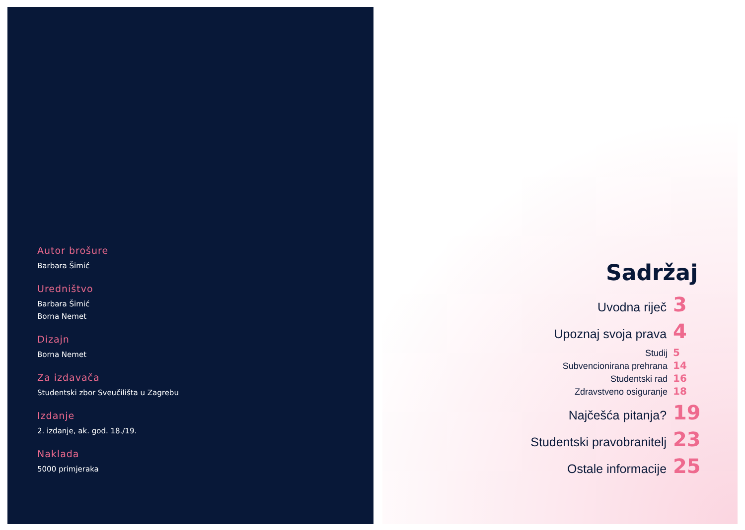Autor brošure
Barbara Šimić
Uredništvo
Barbara Šimić
Borna Nemet
Dizajn
Borna Nemet
Za izdavača
Studentski zbor Sveučilišta u Zagrebu
Izdanje
2. izdanje, ak. god. 18./19.
Naklada
5000 primjeraka
Sadržaj
Uvodna riječ 3
Upoznaj svoja prava 4
Studij 5
Subvencionirana prehrana 14
Studentski rad 16
Zdravstveno osiguranje 18
Najčešća pitanja? 19
Studentski pravobranitelj 23
Ostale informacije 25